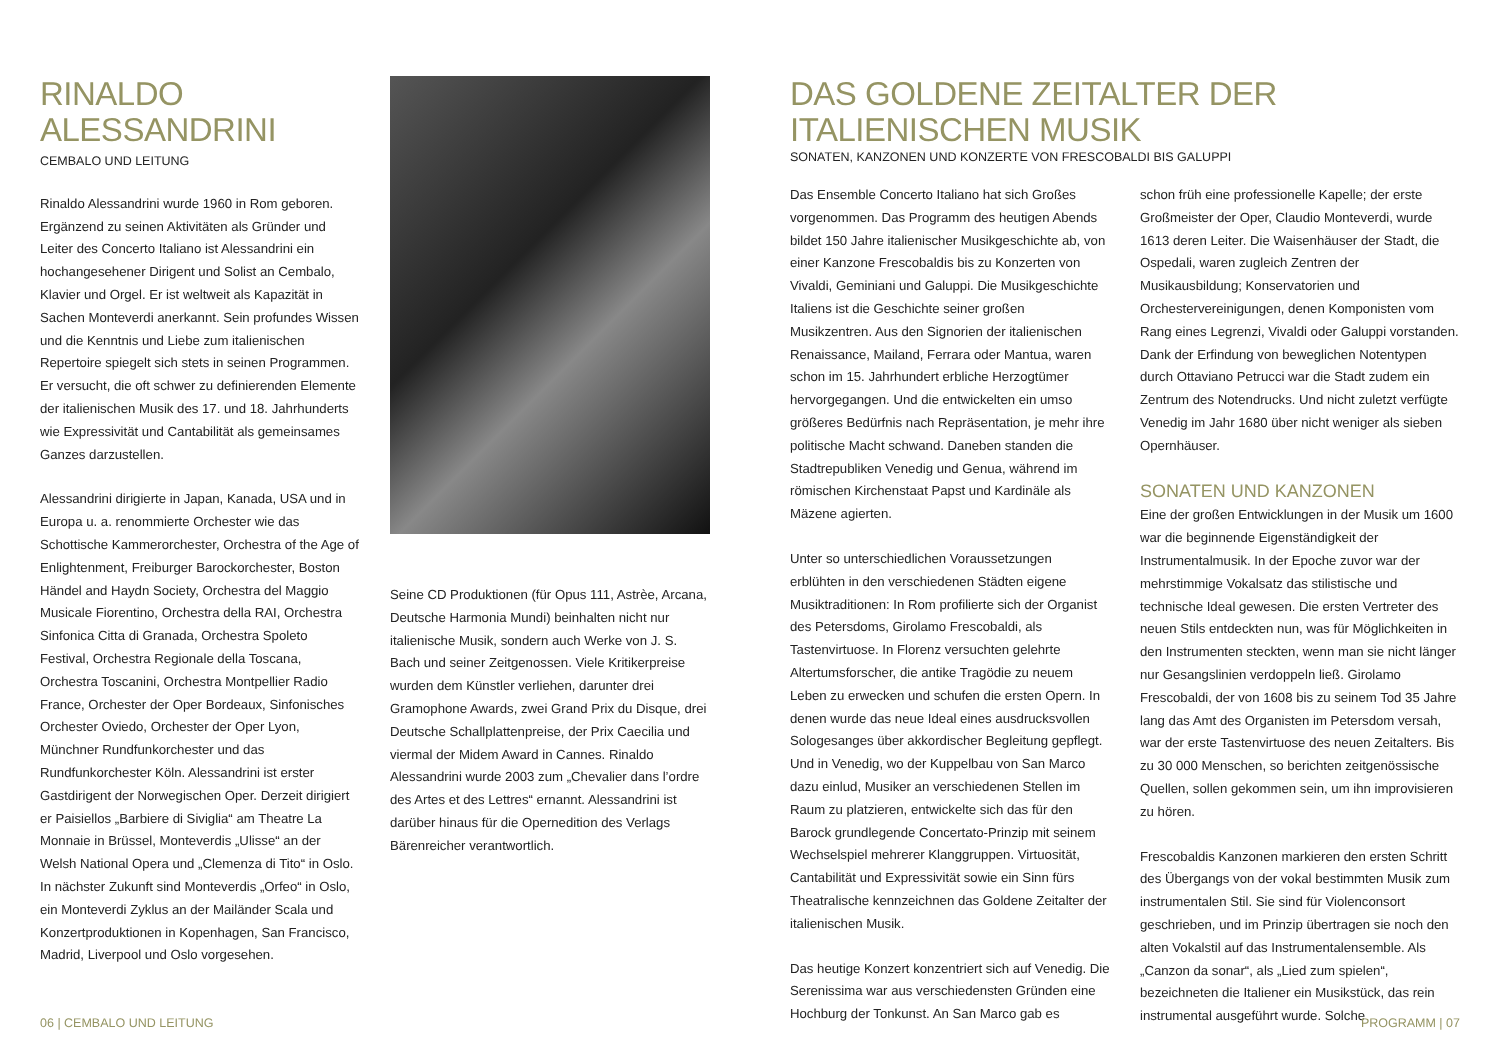RINALDO ALESSANDRINI
CEMBALO UND LEITUNG
Rinaldo Alessandrini wurde 1960 in Rom geboren. Ergänzend zu seinen Aktivitäten als Gründer und Leiter des Concerto Italiano ist Alessandrini ein hochangesehener Dirigent und Solist an Cembalo, Klavier und Orgel. Er ist weltweit als Kapazität in Sachen Monteverdi anerkannt. Sein profundes Wissen und die Kenntnis und Liebe zum italienischen Repertoire spiegelt sich stets in seinen Programmen. Er versucht, die oft schwer zu definierenden Elemente der italienischen Musik des 17. und 18. Jahrhunderts wie Expressivität und Cantabilität als gemeinsames Ganzes darzustellen.
Alessandrini dirigierte in Japan, Kanada, USA und in Europa u. a. renommierte Orchester wie das Schottische Kammerorchester, Orchestra of the Age of Enlightenment, Freiburger Barockorchester, Boston Händel and Haydn Society, Orchestra del Maggio Musicale Fiorentino, Orchestra della RAI, Orchestra Sinfonica Citta di Granada, Orchestra Spoleto Festival, Orchestra Regionale della Toscana, Orchestra Toscanini, Orchestra Montpellier Radio France, Orchester der Oper Bordeaux, Sinfonisches Orchester Oviedo, Orchester der Oper Lyon, Münchner Rundfunkorchester und das Rundfunkorchester Köln. Alessandrini ist erster Gastdirigent der Norwegischen Oper. Derzeit dirigiert er Paisiellos „Barbiere di Siviglia“ am Theatre La Monnaie in Brüssel, Monteverdis „Ulisse“ an der Welsh National Opera und „Clemenza di Tito“ in Oslo. In nächster Zukunft sind Monteverdis „Orfeo“ in Oslo, ein Monteverdi Zyklus an der Mailänder Scala und Konzertproduktionen in Kopenhagen, San Francisco, Madrid, Liverpool und Oslo vorgesehen.
Seine CD Produktionen (für Opus 111, Astrèe, Arcana, Deutsche Harmonia Mundi) beinhalten nicht nur italienische Musik, sondern auch Werke von J. S. Bach und seiner Zeitgenossen. Viele Kritikerpreise wurden dem Künstler verliehen, darunter drei Gramophone Awards, zwei Grand Prix du Disque, drei Deutsche Schallplattenpreise, der Prix Caecilia und viermal der Midem Award in Cannes. Rinaldo Alessandrini wurde 2003 zum „Chevalier dans l’ordre des Artes et des Lettres“ ernannt. Alessandrini ist darüber hinaus für die Opernedition des Verlags Bärenreicher verantwortlich.
DAS GOLDENE ZEITALTER DER ITALIENISCHEN MUSIK
SONATEN, KANZONEN UND KONZERTE VON FRESCOBALDI BIS GALUPPI
Das Ensemble Concerto Italiano hat sich Großes vorgenommen. Das Programm des heutigen Abends bildet 150 Jahre italienischer Musikgeschichte ab, von einer Kanzone Frescobaldis bis zu Konzerten von Vivaldi, Geminiani und Galuppi. Die Musikgeschichte Italiens ist die Geschichte seiner großen Musikzentren. Aus den Signorien der italienischen Renaissance, Mailand, Ferrara oder Mantua, waren schon im 15. Jahrhundert erbliche Herzogtümer hervorgegangen. Und die entwickelten ein umso größeres Bedürfnis nach Repräsentation, je mehr ihre politische Macht schwand. Daneben standen die Stadtrepubliken Venedig und Genua, während im römischen Kirchenstaat Papst und Kardinäle als Mäzene agierten.
Unter so unterschiedlichen Voraussetzungen erblühten in den verschiedenen Städten eigene Musiktraditionen: In Rom profilierte sich der Organist des Petersdoms, Girolamo Frescobaldi, als Tastenvirtuose. In Florenz versuchten gelehrte Altertumsforscher, die antike Tragödie zu neuem Leben zu erwecken und schufen die ersten Opern. In denen wurde das neue Ideal eines ausdrucksvollen Sologesanges über akkordischer Begleitung gepflegt. Und in Venedig, wo der Kuppelbau von San Marco dazu einlud, Musiker an verschiedenen Stellen im Raum zu platzieren, entwickelte sich das für den Barock grundlegende Concertato-Prinzip mit seinem Wechselspiel mehrerer Klanggruppen. Virtuosität, Cantabilität und Expressivität sowie ein Sinn fürs Theatralische kennzeichnen das Goldene Zeitalter der italienischen Musik.
Das heutige Konzert konzentriert sich auf Venedig. Die Serenissima war aus verschiedensten Gründen eine Hochburg der Tonkunst. An San Marco gab es
schon früh eine professionelle Kapelle; der erste Großmeister der Oper, Claudio Monteverdi, wurde 1613 deren Leiter. Die Waisenhäuser der Stadt, die Ospedali, waren zugleich Zentren der Musikausbildung; Konservatorien und Orchestervereinigungen, denen Komponisten vom Rang eines Legrenzi, Vivaldi oder Galuppi vorstanden. Dank der Erfindung von beweglichen Notentypen durch Ottaviano Petrucci war die Stadt zudem ein Zentrum des Notendrucks. Und nicht zuletzt verfügte Venedig im Jahr 1680 über nicht weniger als sieben Opernhäuser.
SONATEN UND KANZONEN
Eine der großen Entwicklungen in der Musik um 1600 war die beginnende Eigenständigkeit der Instrumentalmusik. In der Epoche zuvor war der mehrstimmige Vokalsatz das stilistische und technische Ideal gewesen. Die ersten Vertreter des neuen Stils entdeckten nun, was für Möglichkeiten in den Instrumenten steckten, wenn man sie nicht länger nur Gesangslinien verdoppeln ließ. Girolamo Frescobaldi, der von 1608 bis zu seinem Tod 35 Jahre lang das Amt des Organisten im Petersdom versah, war der erste Tastenvirtuose des neuen Zeitalters. Bis zu 30 000 Menschen, so berichten zeitgenössische Quellen, sollen gekommen sein, um ihn improvisieren zu hören.
Frescobaldis Kanzonen markieren den ersten Schritt des Übergangs von der vokal bestimmten Musik zum instrumentalen Stil. Sie sind für Violenconsort geschrieben, und im Prinzip übertragen sie noch den alten Vokalstil auf das Instrumentalensemble. Als „Canzon da sonar“, als „Lied zum spielen“, bezeichneten die Italiener ein Musikstück, das rein instrumental ausgeführt wurde. Solche
06 | CEMBALO UND LEITUNG PROGRAMM | 07